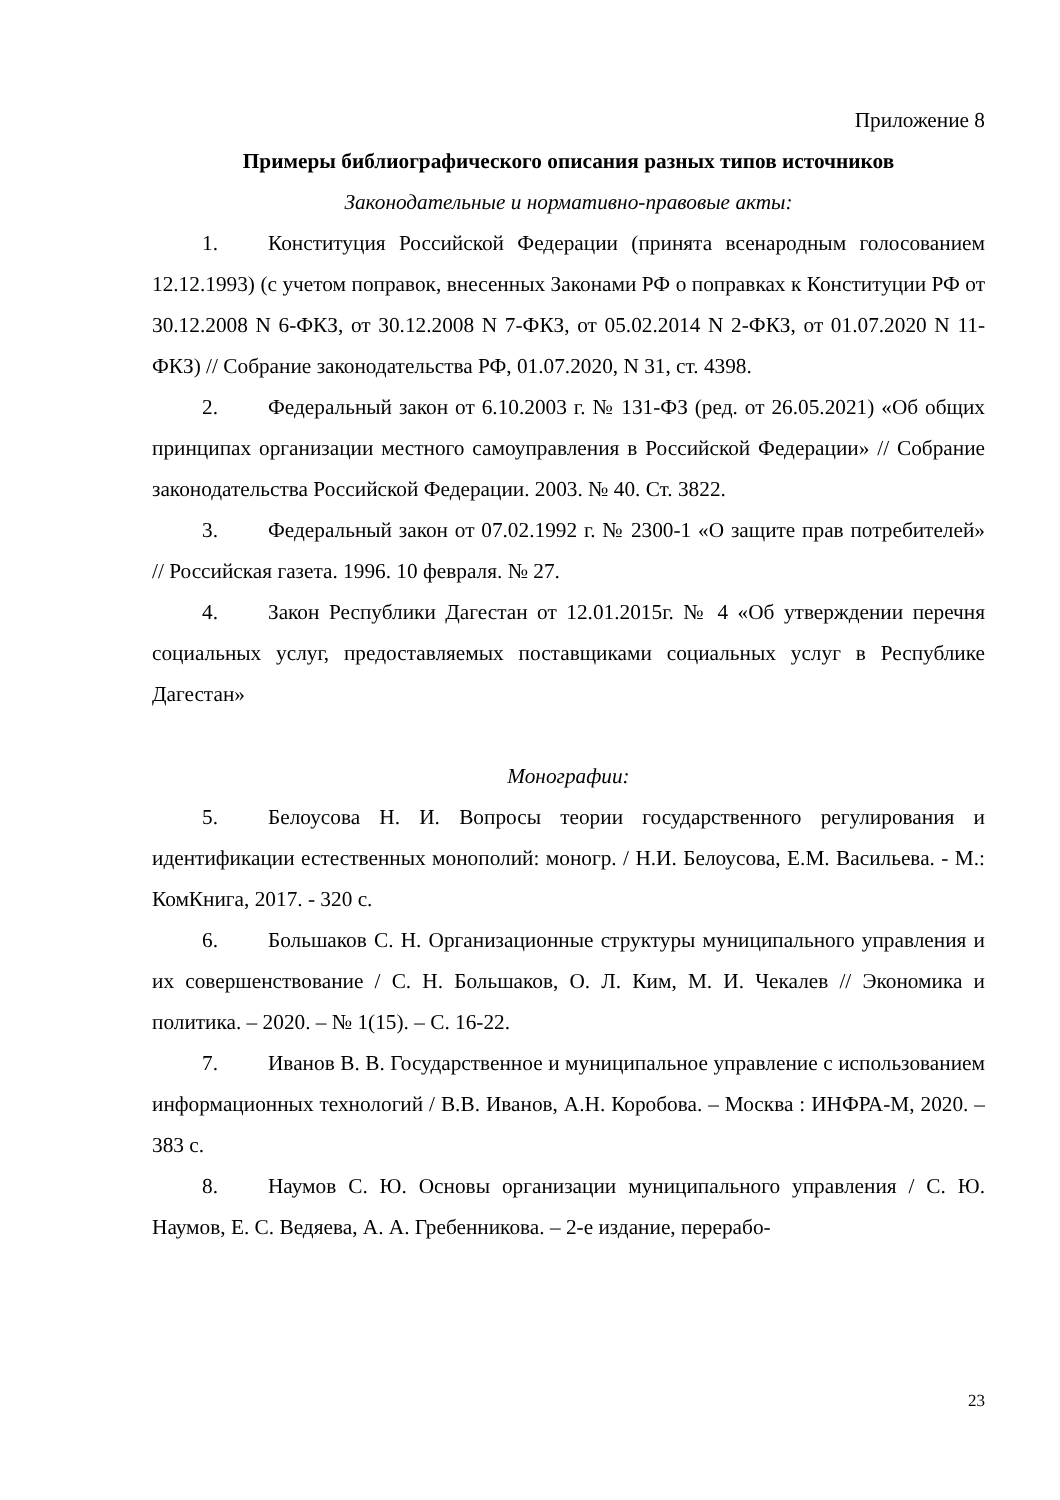Приложение 8
Примеры библиографического описания разных типов источников
Законодательные и нормативно-правовые акты:
1. Конституция Российской Федерации (принята всенародным голосованием 12.12.1993) (с учетом поправок, внесенных Законами РФ о поправках к Конституции РФ от 30.12.2008 N 6-ФКЗ, от 30.12.2008 N 7-ФКЗ, от 05.02.2014 N 2-ФКЗ, от 01.07.2020 N 11-ФКЗ) // Собрание законодательства РФ, 01.07.2020, N 31, ст. 4398.
2. Федеральный закон от 6.10.2003 г. № 131-ФЗ (ред. от 26.05.2021) «Об общих принципах организации местного самоуправления в Российской Федерации» // Собрание законодательства Российской Федерации. 2003. № 40. Ст. 3822.
3. Федеральный закон от 07.02.1992 г. № 2300-1 «О защите прав потребителей» // Российская газета. 1996. 10 февраля. № 27.
4. Закон Республики Дагестан от 12.01.2015г. № 4 «Об утверждении перечня социальных услуг, предоставляемых поставщиками социальных услуг в Республике Дагестан»
Монографии:
5. Белоусова Н. И. Вопросы теории государственного регулирования и идентификации естественных монополий: моногр. / Н.И. Белоусова, Е.М. Васильева. - М.: КомКнига, 2017. - 320 с.
6. Большаков С. Н. Организационные структуры муниципального управления и их совершенствование / С. Н. Большаков, О. Л. Ким, М. И. Чекалев // Экономика и политика. – 2020. – № 1(15). – С. 16-22.
7. Иванов В. В. Государственное и муниципальное управление с использованием информационных технологий / В.В. Иванов, А.Н. Коробова. – Москва : ИНФРА-М, 2020. – 383 с.
8. Наумов С. Ю. Основы организации муниципального управления / С. Ю. Наумов, Е. С. Ведяева, А. А. Гребенникова. – 2-е издание, перерабо-
23